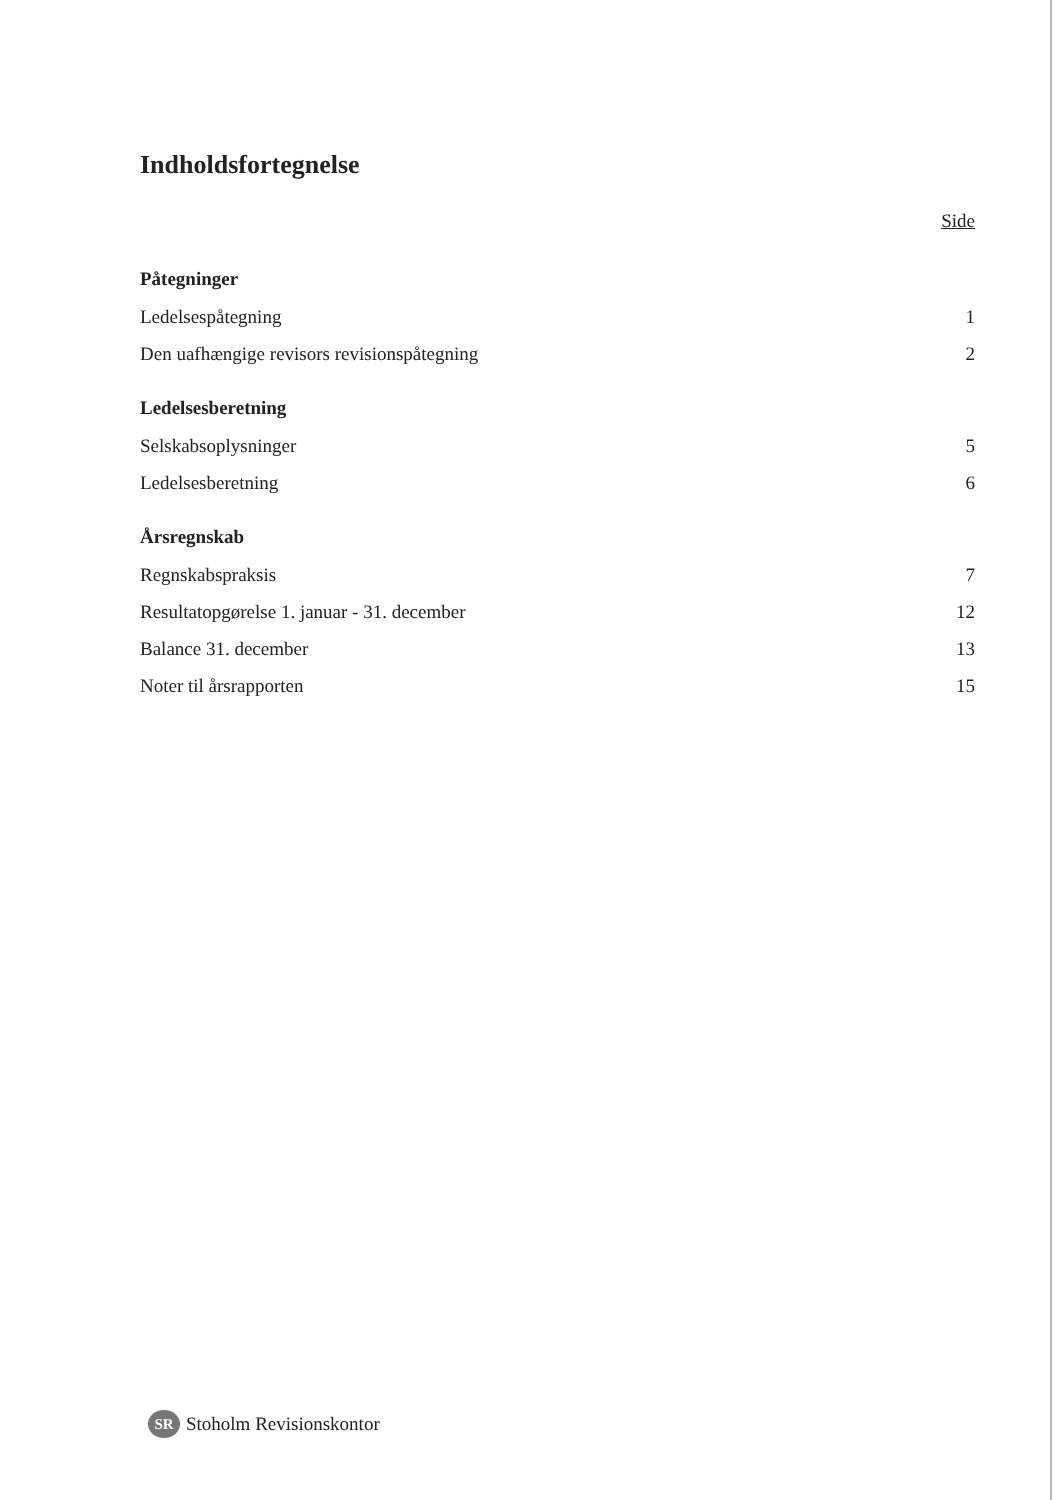Indholdsfortegnelse
Side
Påtegninger
Ledelsespåtegning 1
Den uafhængige revisors revisionspåtegning 2
Ledelsesberetning
Selskabsoplysninger 5
Ledelsesberetning 6
Årsregnskab
Regnskabspraksis 7
Resultatopgørelse 1. januar - 31. december 12
Balance 31. december 13
Noter til årsrapporten 15
SR Stoholm Revisionskontor